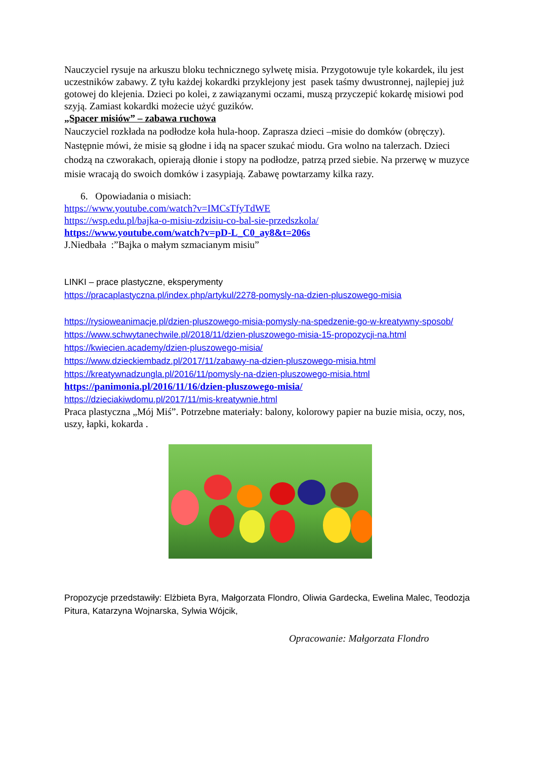Nauczyciel rysuje na arkuszu bloku technicznego sylwetę misia. Przygotowuje tyle kokardek, ilu jest uczestników zabawy. Z tyłu każdej kokardki przyklejony jest pasek taśmy dwustronnej, najlepiej już gotowej do klejenia. Dzieci po kolei, z zawiązanymi oczami, muszą przyczepić kokardę misiowi pod szyją. Zamiast kokardki możecie użyć guzików.
„Spacer misiów” – zabawa ruchowa
Nauczyciel rozkłada na podłodze koła hula-hoop. Zaprasza dzieci –misie do domków (obręczy). Następnie mówi, że misie są głodne i idą na spacer szukać miodu. Gra wolno na talerzach. Dzieci chodzą na czworakach, opierają dłonie i stopy na podłodze, patrzą przed siebie. Na przerwę w muzyce misie wracają do swoich domków i zasypiają. Zabawę powtarzamy kilka razy.
6. Opowiadania o misiach:
https://www.youtube.com/watch?v=IMCsTfyTdWE
https://wsp.edu.pl/bajka-o-misiu-zdzisiu-co-bal-sie-przedszkola/
https://www.youtube.com/watch?v=pD-L_C0_ay8&t=206s
J.Niedbała :”Bajka o małym szmacianym misiu”
LINKI – prace plastyczne, eksperymenty
https://pracaplastyczna.pl/index.php/artykul/2278-pomysly-na-dzien-pluszowego-misia
https://rysioweanimacje.pl/dzien-pluszowego-misia-pomysly-na-spedzenie-go-w-kreatywny-sposob/
https://www.schwytanechwile.pl/2018/11/dzien-pluszowego-misia-15-propozycji-na.html
https://kwiecien.academy/dzien-pluszowego-misia/
https://www.dzieckiembadz.pl/2017/11/zabawy-na-dzien-pluszowego-misia.html
https://kreatywnadzungla.pl/2016/11/pomysly-na-dzien-pluszowego-misia.html
https://panimonia.pl/2016/11/16/dzien-pluszowego-misia/
https://dzieciakiwdomu.pl/2017/11/mis-kreatywnie.html
Praca plastyczna „Mój Miś”. Potrzebne materiały: balony, kolorowy papier na buzie misia, oczy, nos, uszy, łapki, kokarda .
Propozycje przedstawiły: Elżbieta Byra, Małgorzata Flondro, Oliwia Gardecka, Ewelina Malec, Teodozja Pitura, Katarzyna Wojnarska, Sylwia Wójcik,
Opracowanie: Małgorzata Flondro